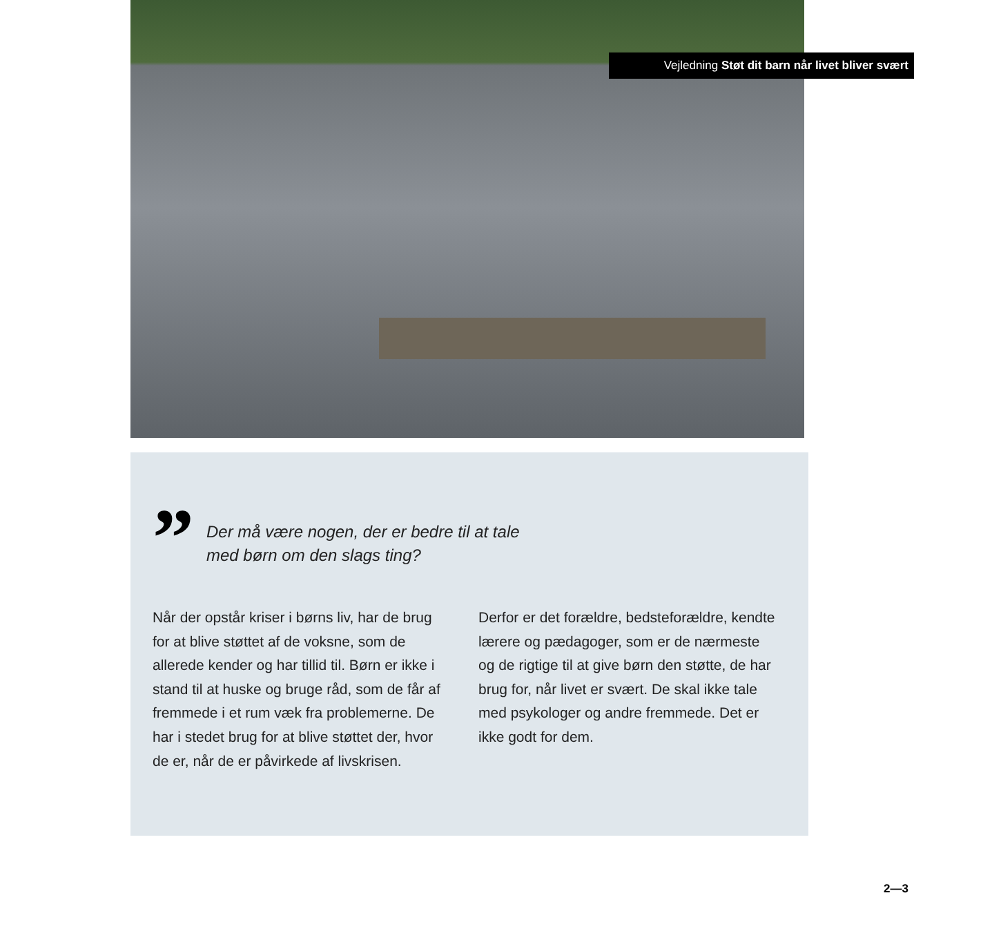Vejledning Støt dit barn når livet bliver svært
”
Der må være nogen, der er bedre til at tale
med børn om den slags ting?
Når der opstår kriser i børns liv, har de brug for at blive støttet af de voksne, som de allerede kender og har tillid til. Børn er ikke i stand til at huske og bruge råd, som de får af fremmede i et rum væk fra problemerne. De har i stedet brug for at blive støttet der, hvor de er, når de er påvirkede af livskrisen.
Derfor er det forældre, bedsteforældre, kendte lærere og pædagoger, som er de nærmeste og de rigtige til at give børn den støtte, de har brug for, når livet er svært. De skal ikke tale med psykologer og andre fremmede. Det er ikke godt for dem.
2—3